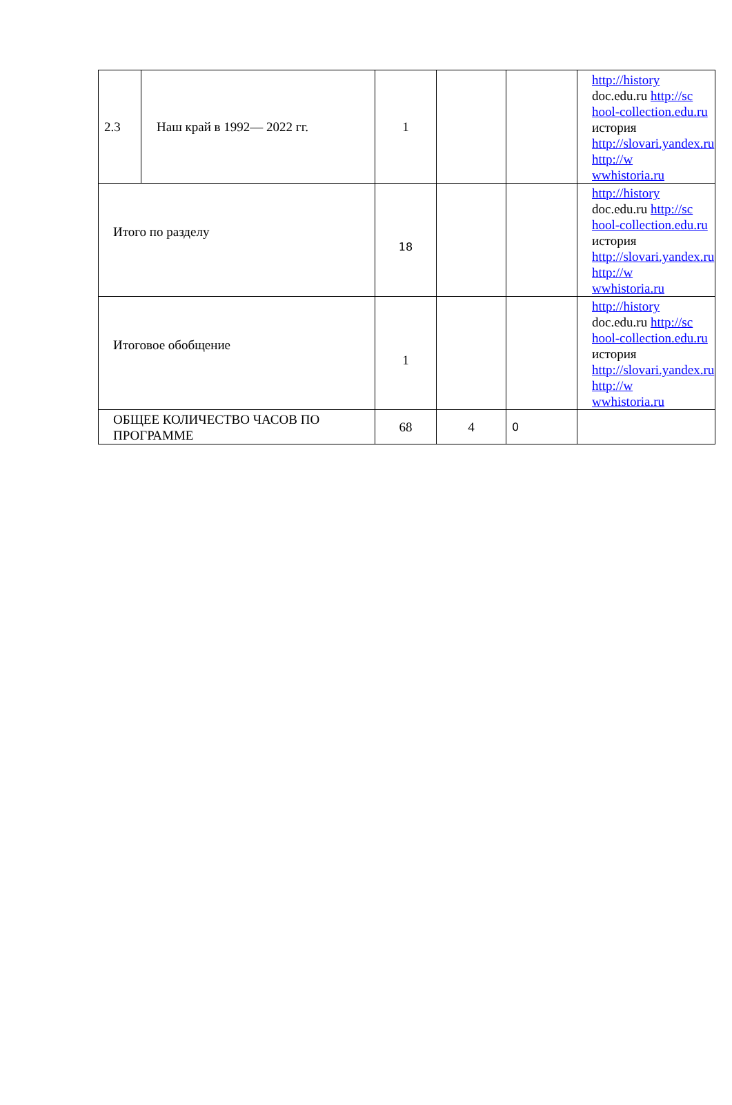| 2.3 | Наш край в 1992— 2022 гг. | 1 | | | http://history doc.edu.ru http://sc hool-collection.edu.ru история http://slovari.yandex.ru http://w wwhistoria.ru |
| Итого по разделу | | 18 | | | http://history doc.edu.ru http://sc hool-collection.edu.ru история http://slovari.yandex.ru http://w wwhistoria.ru |
| Итоговое обобщение | | 1 | | | http://history doc.edu.ru http://sc hool-collection.edu.ru история http://slovari.yandex.ru http://w wwhistoria.ru |
| ОБЩЕЕ КОЛИЧЕСТВО ЧАСОВ ПО ПРОГРАММЕ | | 68 | 4 | 0 | |